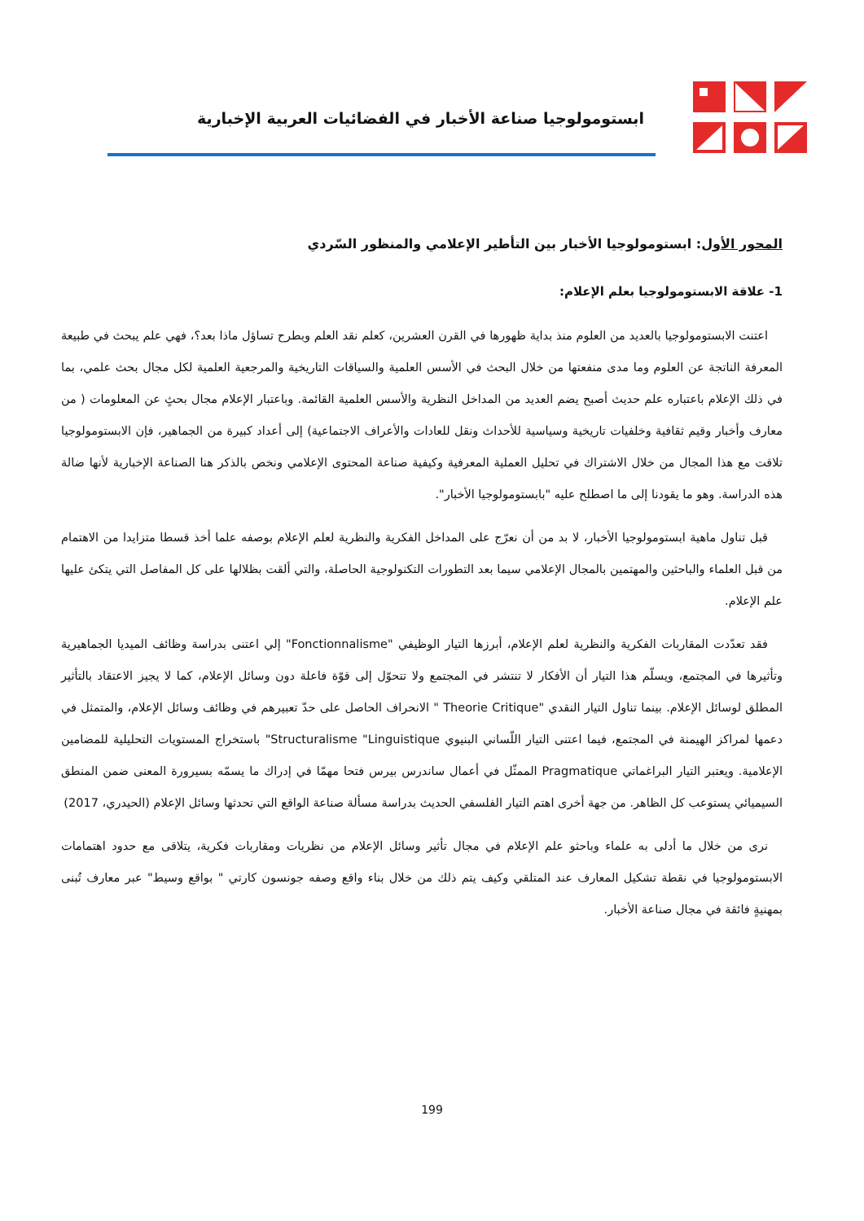ابستومولوجيا صناعة الأخبار في الفضائيات العربية الإخبارية
المحور الأول: ابستومولوجيا الأخبار بين التأطير الإعلامي والمنظور السّردي
1- علاقة الابستومولوجيا بعلم الإعلام:
اعتنت الابستومولوجيا بالعديد من العلوم منذ بداية ظهورها في القرن العشرين، كعلم نقد العلم وبطرح تساؤل ماذا بعد؟، فهي علم يبحث في طبيعة المعرفة الناتجة عن العلوم وما مدى منفعتها من خلال البحث في الأسس العلمية والسياقات التاريخية والمرجعية العلمية لكل مجال بحث علمي، بما في ذلك الإعلام باعتباره علم حديث أصبح يضم العديد من المداخل النظرية والأسس العلمية القائمة. وباعتبار الإعلام مجال بحثٍ عن المعلومات ( من معارف وأخبار وقيم ثقافية وخلفيات تاريخية وسياسية للأحداث ونقل للعادات والأعراف الاجتماعية) إلى أعداد كبيرة من الجماهير، فإن الابستومولوجيا تلاقت مع هذا المجال من خلال الاشتراك في تحليل العملية المعرفية وكيفية صناعة المحتوى الإعلامي ونخص بالذكر هنا الصناعة الإخبارية لأنها ضالة هذه الدراسة. وهو ما يقودنا إلى ما اصطلح عليه "بابستومولوجيا الأخبار".
قبل تناول ماهية ابستومولوجيا الأخبار، لا بد من أن نعرّج على المداخل الفكرية والنظرية لعلم الإعلام بوصفه علما أخذ قسطا متزايدا من الاهتمام من قبل العلماء والباحثين والمهتمين بالمجال الإعلامي سيما بعد التطورات التكنولوجية الحاصلة، والتي ألقت بظلالها على كل المفاصل التي يتكئ عليها علم الإعلام.
فقد تعدّدت المقاربات الفكرية والنظرية لعلم الإعلام، أبرزها التيار الوظيفي "Fonctionnalisme" إلي اعتنى بدراسة وظائف الميديا الجماهيرية وتأثيرها في المجتمع، ويسلّم هذا التيار أن الأفكار لا تنتشر في المجتمع ولا تتحوّل إلى قوّة فاعلة دون وسائل الإعلام، كما لا يجيز الاعتقاد بالتأثير المطلق لوسائل الإعلام. بينما تناول التيار النقدي "Theorie Critique " الانحراف الحاصل على حدّ تعبيرهم في وظائف وسائل الإعلام، والمتمثل في دعمها لمراكز الهيمنة في المجتمع، فيما اعتنى التيار اللّساني البنيوي Structuralisme "Linguistique" باستخراج المستويات التحليلية للمضامين الإعلامية. ويعتبر التيار البراغماتي Pragmatique الممثّل في أعمال ساندرس بيرس فتحا مهمّا في إدراك ما يسمّه بسيرورة المعنى ضمن المنطق السيميائي يستوعب كل الظاهر. من جهة أخرى اهتم التيار الفلسفي الحديث بدراسة مسألة صناعة الواقع التي تحدثها وسائل الإعلام (الحيدري، 2017)
نرى من خلال ما أدلى به علماء وباحثو علم الإعلام في مجال تأثير وسائل الإعلام من نظريات ومقاربات فكرية، يتلاقى مع حدود اهتمامات الابستومولوجيا في نقطة تشكيل المعارف عند المتلقي وكيف يتم ذلك من خلال بناء واقع وصفه جونسون كارتي " بواقع وسيط" عبر معارف تُبنى بمهنيةٍ فائقة في مجال صناعة الأخبار.
199